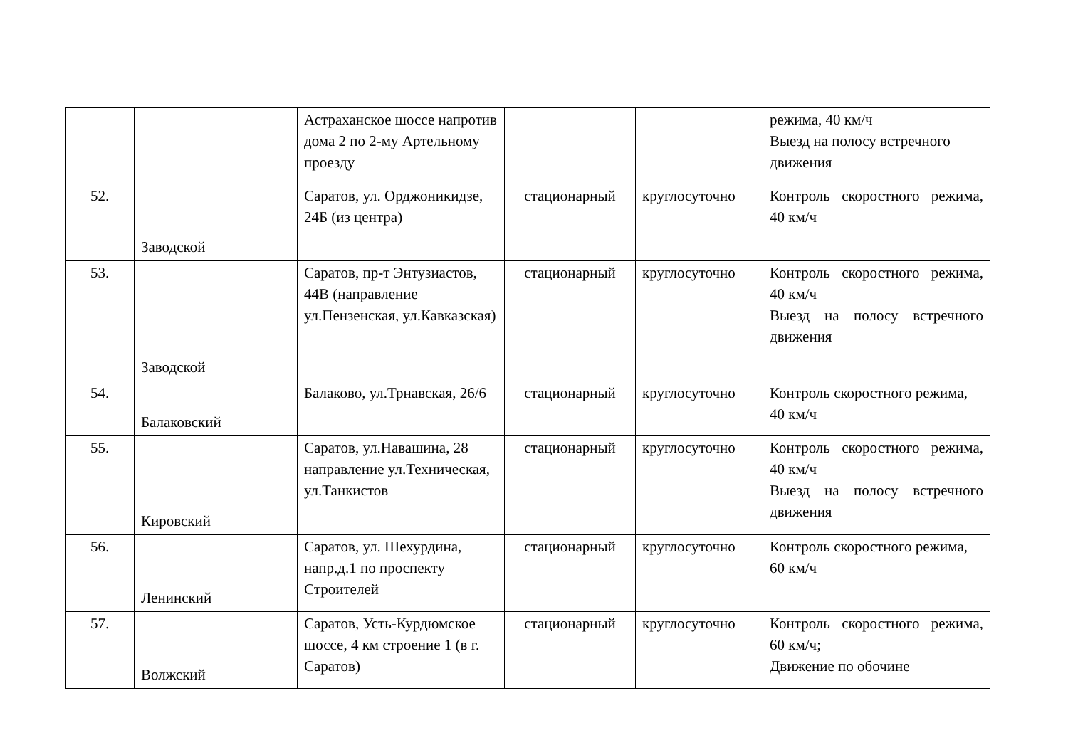| | | Астраханское шоссе напротив дома 2 по 2-му Артельному проезду | | | режима, 40 км/ч Выезд на полосу встречного движения |
| 52. | Заводской | Саратов, ул. Орджоникидзе, 24Б (из центра) | стационарный | круглосуточно | Контроль скоростного режима, 40 км/ч |
| 53. | Заводской | Саратов, пр-т Энтузиастов, 44В (направление ул.Пензенская, ул.Кавказская) | стационарный | круглосуточно | Контроль скоростного режима, 40 км/ч Выезд на полосу встречного движения |
| 54. | Балаковский | Балаково, ул.Трнавская, 26/6 | стационарный | круглосуточно | Контроль скоростного режима, 40 км/ч |
| 55. | Кировский | Саратов, ул.Навашина, 28 направление ул.Техническая, ул.Танкистов | стационарный | круглосуточно | Контроль скоростного режима, 40 км/ч Выезд на полосу встречного движения |
| 56. | Ленинский | Саратов, ул. Шехурдина, напр.д.1 по проспекту Строителей | стационарный | круглосуточно | Контроль скоростного режима, 60 км/ч |
| 57. | Волжский | Саратов, Усть-Курдюмское шоссе, 4 км строение 1 (в г. Саратов) | стационарный | круглосуточно | Контроль скоростного режима, 60 км/ч; Движение по обочине |